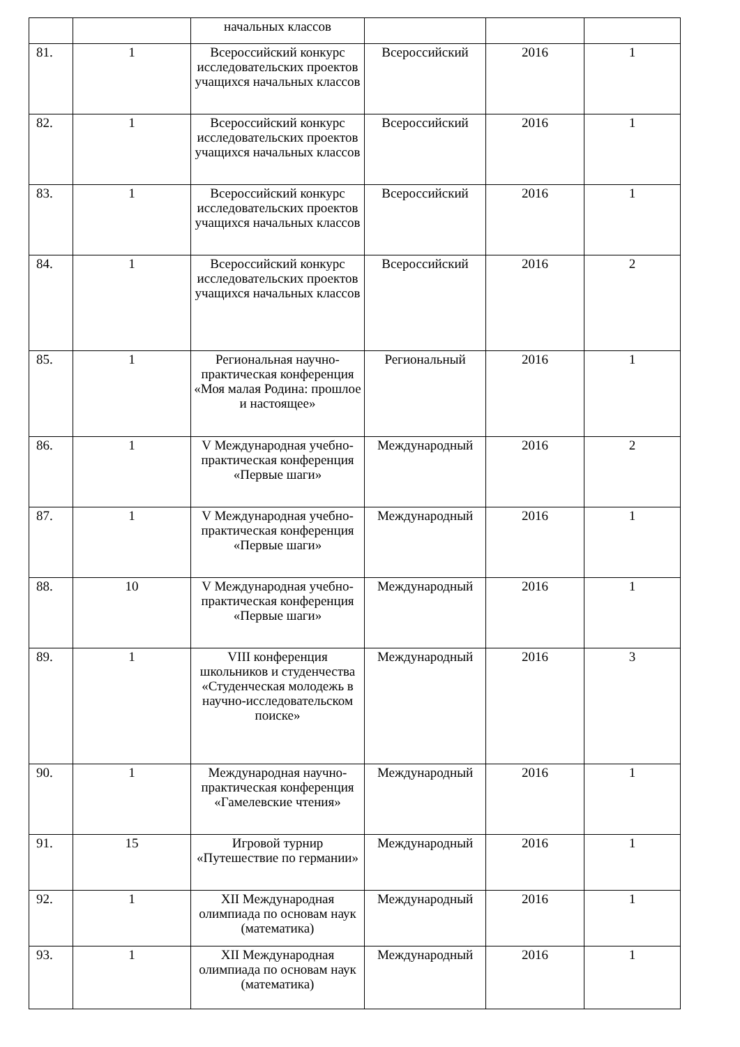| | | начальных классов | | | |
| 81. | 1 | Всероссийский конкурс исследовательских проектов учащихся начальных классов | Всероссийский | 2016 | 1 |
| 82. | 1 | Всероссийский конкурс исследовательских проектов учащихся начальных классов | Всероссийский | 2016 | 1 |
| 83. | 1 | Всероссийский конкурс исследовательских проектов учащихся начальных классов | Всероссийский | 2016 | 1 |
| 84. | 1 | Всероссийский конкурс исследовательских проектов учащихся начальных классов | Всероссийский | 2016 | 2 |
| 85. | 1 | Региональная научно-практическая конференция «Моя малая Родина: прошлое и настоящее» | Региональный | 2016 | 1 |
| 86. | 1 | V Международная учебно-практическая конференция «Первые шаги» | Международный | 2016 | 2 |
| 87. | 1 | V Международная учебно-практическая конференция «Первые шаги» | Международный | 2016 | 1 |
| 88. | 10 | V Международная учебно-практическая конференция «Первые шаги» | Международный | 2016 | 1 |
| 89. | 1 | VIII конференция школьников и студенчества «Студенческая молодежь в научно-исследовательском поиске» | Международный | 2016 | 3 |
| 90. | 1 | Международная научно-практическая конференция «Гамелевские чтения» | Международный | 2016 | 1 |
| 91. | 15 | Игровой турнир «Путешествие по германии» | Международный | 2016 | 1 |
| 92. | 1 | XII Международная олимпиада по основам наук (математика) | Международный | 2016 | 1 |
| 93. | 1 | XII Международная олимпиада по основам наук (математика) | Международный | 2016 | 1 |